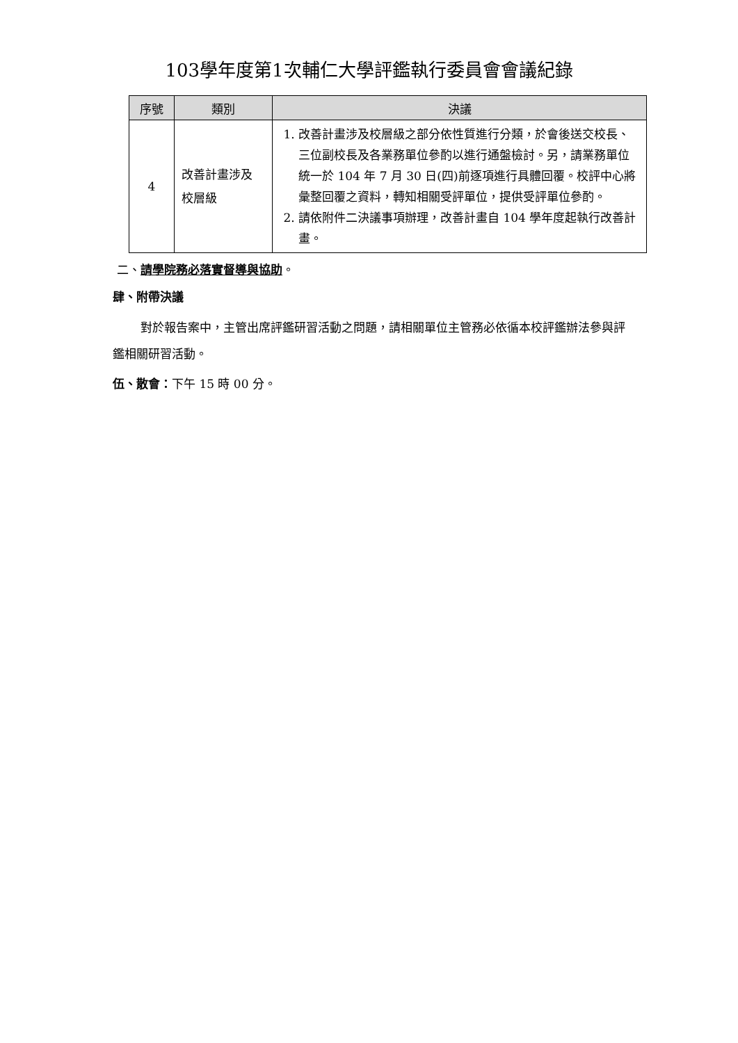103學年度第1次輔仁大學評鑑執行委員會會議紀錄
| 序號 | 類別 | 決議 |
| --- | --- | --- |
| 4 | 改善計畫涉及 校層級 | 1. 改善計畫涉及校層級之部分依性質進行分類，於會後送交校長、三位副校長及各業務單位參酌以進行通盤檢討。另，請業務單位統一於 104 年 7 月 30 日(四)前逐項進行具體回覆。校評中心將彙整回覆之資料，轉知相關受評單位，提供受評單位參酌。 2. 請依附件二決議事項辦理，改善計畫自 104 學年度起執行改善計畫。 |
二、請學院務必落實督導與協助。
肆、附帶決議
對於報告案中，主管出席評鑑研習活動之問題，請相關單位主管務必依循本校評鑑辦法參與評鑑相關研習活動。
伍、散會：下午 15 時 00 分。